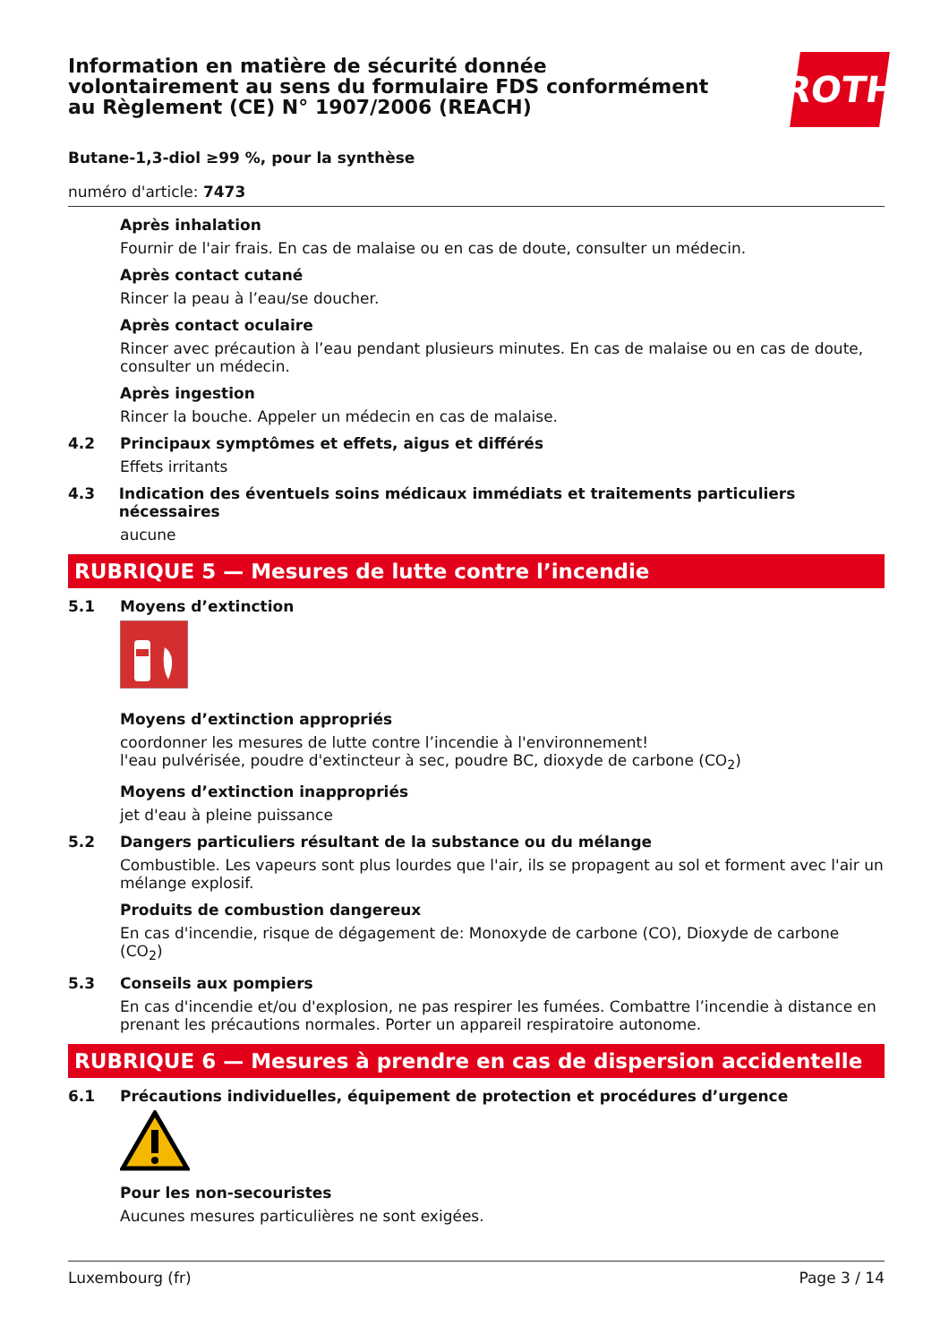Information en matière de sécurité donnée
volontairement au sens du formulaire FDS conformément
au Règlement (CE) N° 1907/2006 (REACH)
ROTH
Butane-1,3-diol ≥99 %, pour la synthèse
numéro d'article: 7473
Après inhalation
Fournir de l'air frais. En cas de malaise ou en cas de doute, consulter un médecin.
Après contact cutané
Rincer la peau à l’eau/se doucher.
Après contact oculaire
Rincer avec précaution à l’eau pendant plusieurs minutes. En cas de malaise ou en cas de doute, consulter un médecin.
Après ingestion
Rincer la bouche. Appeler un médecin en cas de malaise.
4.2 Principaux symptômes et effets, aigus et différés
Effets irritants
4.3 Indication des éventuels soins médicaux immédiats et traitements particuliers nécessaires
aucune
RUBRIQUE 5 — Mesures de lutte contre l’incendie
5.1 Moyens d’extinction
Moyens d’extinction appropriés
coordonner les mesures de lutte contre l’incendie à l'environnement!
l'eau pulvérisée, poudre d'extincteur à sec, poudre BC, dioxyde de carbone (CO<sub>2</sub>)
Moyens d’extinction inappropriés
jet d'eau à pleine puissance
5.2 Dangers particuliers résultant de la substance ou du mélange
Combustible. Les vapeurs sont plus lourdes que l'air, ils se propagent au sol et forment avec l'air un mélange explosif.
Produits de combustion dangereux
En cas d'incendie, risque de dégagement de: Monoxyde de carbone (CO), Dioxyde de carbone (CO<sub>2</sub>)
5.3 Conseils aux pompiers
En cas d'incendie et/ou d'explosion, ne pas respirer les fumées. Combattre l’incendie à distance en prenant les précautions normales. Porter un appareil respiratoire autonome.
RUBRIQUE 6 — Mesures à prendre en cas de dispersion accidentelle
6.1 Précautions individuelles, équipement de protection et procédures d’urgence
Pour les non-secouristes
Aucunes mesures particulières ne sont exigées.
Luxembourg (fr) Page 3 / 14